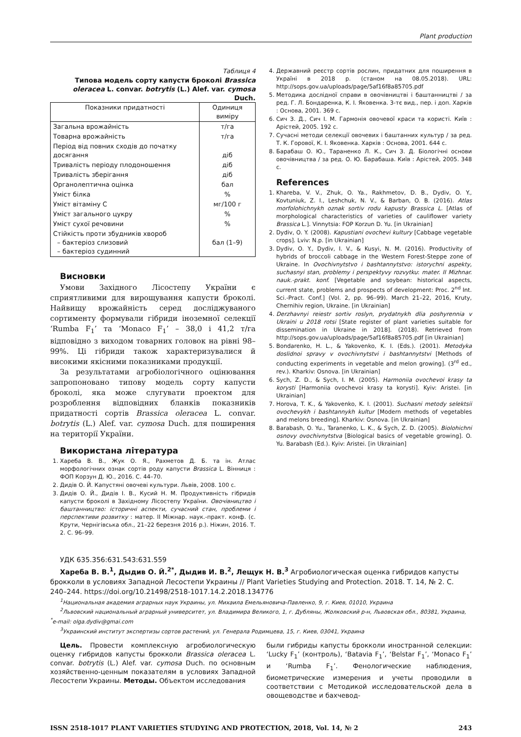Plant production
Таблиця 4
Типова модель сорту капусти броколі Brassica oleracea L. convar. botrytis (L.) Alef. var. cymosa Duch.
| Показники придатності | Одиниця виміру |
| --- | --- |
| Загальна врожайність | т/га |
| Товарна врожайність | т/га |
| Період від повних сходів до початку досягання | діб |
| Тривалість періоду плодоношення | діб |
| Тривалість зберігання | діб |
| Органолептична оцінка | бал |
| Уміст білка | % |
| Уміст вітаміну С | мг/100 г |
| Уміст загального цукру | % |
| Уміст сухої речовини | % |
| Стійкість проти збудників хвороб – бактеріоз слизовий – бактеріоз судинний | бал (1–9) |
Висновки
Умови Західного Лісостепу України є сприятливими для вирощування капусти броколі. Найвищу врожайність серед досліджуваного сортименту формували гібриди іноземної селекції ‘Rumba F<sub>1</sub>’ та ‘Monaco F<sub>1</sub>’ – 38,0 і 41,2 т/га відповідно з виходом товарних головок на рівні 98–99%. Ці гібриди також характеризувалися й високими якісними показниками продукції.
За результатами агробіологічного оцінювання запропоновано типову модель сорту капусти броколі, яка може слугувати проектом для розроблення відповідних бланків показників придатності сортів Brassica oleracea L. convar. botrytis (L.) Alef. var. cymosa Duch. для поширення на території України.
Використана література
1. Хареба В. В., Жук О. Я., Рахметов Д. Б. та ін. Атлас морфологічних ознак сортів роду капусти Brassica L. Вінниця : ФОП Корзун Д. Ю., 2016. С. 44–70.
2. Дидів О. Й. Капустяні овочеві культури. Львів, 2008. 100 с.
3. Дидів О. Й., Дидів І. В., Кусий Н. М. Продуктивність гібридів капусти броколі в Західному Лісостепу України. Овочівництво і баштанництво: історичні аспекти, сучасний стан, проблеми і перспективи розвитку : матер. ІІ Міжнар. наук.-практ. конф. (с. Крути, Чернігівська обл., 21–22 березня 2016 р.). Ніжин, 2016. Т. 2. С. 96–99.
4. Державний реєстр сортів рослин, придатних для поширення в Україні в 2018 р. (станом на 08.05.2018). URL: http://sops.gov.ua/uploads/page/5af16f8a85705.pdf
5. Методика дослідної справи в овочівництві і баштанництві / за ред. Г. Л. Бондаренка, К. І. Яковенка. 3-тє вид., пер. і доп. Харків : Основа, 2001. 369 с.
6. Сич З. Д., Сич І. М. Гармонія овочевої краси та користі. Київ : Арістей, 2005. 192 с.
7. Сучасні методи селекції овочевих і баштанних культур / за ред. Т. К. Горової, К. І. Яковенка. Харків : Основа, 2001. 644 с.
8. Барабаш О. Ю., Тараненко Л. К., Сич З. Д. Біологічні основи овочівництва / за ред. О. Ю. Барабаша. Київ : Арістей, 2005. 348 с.
References
1. Khareba, V. V., Zhuk, O. Ya., Rakhmetov, D. B., Dydiv, O. Y., Kovtuniuk, Z. I., Leshchuk, N. V., & Barban, O. B. (2016). Atlas morfolohichnykh oznak sortiv rodu kapusty Brassica L. [Atlas of morphological characteristics of varieties of cauliflower variety Brassica L.]. Vinnytsia: FOP Korzun D. Yu. [in Ukrainian]
2. Dydiv, O. Y. (2008). Kapustiani ovochevi kultury [Cabbage vegetable crops]. Lviv: N.p. [in Ukrainian]
3. Dydiv, O. Y., Dydiv, I. V., & Kusyi, N. M. (2016). Productivity of hybrids of broccoli cabbage in the Western Forest-Steppe zone of Ukraine. In Ovochivnytstvo i bashtannytstvo: istorychni aspekty, suchasnyi stan, problemy i perspektyvy rozvytku: mater. II Mizhnar. nauk.-prakt. konf. [Vegetable and soybean: historical aspects, current state, problems and prospects of development: Proc. 2<sup>nd</sup> Int. Sci.-Pract. Conf.] (Vol. 2, pp. 96–99). March 21–22, 2016, Kruty, Chernihiv region, Ukraine. [in Ukrainian]
4. Derzhavnyi reiestr sortiv roslyn, prydatnykh dlia poshyrennia v Ukraini u 2018 rotsi [State register of plant varieties suitable for dissemination in Ukraine in 2018]. (2018). Retrieved from http://sops.gov.ua/uploads/page/5af16f8a85705.pdf [in Ukrainian]
5. Bondarenko, H. L., & Yakovenko, K. I. (Eds.). (2001). Metodyka doslidnoi spravy v ovochivnytstvi i bashtannytstvi [Methods of conducting experiments in vegetable and melon growing]. (3<sup>rd</sup> ed., rev.). Kharkiv: Osnova. [in Ukrainian]
6. Sych, Z. D., & Sych, I. M. (2005). Harmoniia ovochevoi krasy ta korysti [Harmoniia ovochevoi krasy ta korysti]. Kyiv: Aristei. [in Ukrainian]
7. Horova, T. K., & Yakovenko, K. I. (2001). Suchasni metody selektsii ovochevykh i bashtannykh kultur [Modern methods of vegetables and melons breeding]. Kharkiv: Osnova. [in Ukrainian]
8. Barabash, O. Yu., Taranenko, L. K., & Sych, Z. D. (2005). Biolohichni osnovy ovochivnytstva [Biological basics of vegetable growing]. O. Yu. Barabash (Ed.). Kyiv: Aristei. [in Ukrainian]
УДК 635.356:631.543:631.559
Хареба В. В.<sup>1</sup>, Дыдив О. Й.<sup>2*</sup>, Дыдив И. В.<sup>2</sup>, Лещук Н. В.<sup>3</sup> Агробиологическая оценка гибридов капусты брокколи в условиях Западной Лесостепи Украины // Plant Varieties Studying and Protection. 2018. Т. 14, № 2. С. 240–244. https://doi.org/10.21498/2518-1017.14.2.2018.134776
<sup>1</sup> Национальная академия аграрных наук Украины, ул. Михаила Емельяновича-Павленко, 9, г. Киев, 01010, Украина
<sup>2</sup> Львовский национальный аграрный университет, ул. Владимира Великого, 1, г. Дубляны, Жолковский р-н, Львовская обл., 80381, Украина, <sup>*</sup>e-mail: olga.dydiv@gmai.com
<sup>3</sup> Украинский институт экспертизы сортов растений, ул. Генерала Родимцева, 15, г. Киев, 03041, Украина
Цель. Провести комплексную агробиологическую оценку гибридов капусты брокколи Brassica oleracea L. convar. botrytis (L.) Alef. var. cymosa Duch. по основным хозяйственно-ценным показателям в условиях Западной Лесостепи Украины. Методы. Объектом исследования
были гибриды капусты брокколи иностранной селекции: ‘Lucky F<sub>1</sub>’ (контроль), ‘Batavia F<sub>1</sub>’, ‘Belstar F<sub>1</sub>’, ‘Monaco F<sub>1</sub>’ и ‘Rumba F<sub>1</sub>’. Фенологические наблюдения, биометрические измерения и учеты проводили в соответствии с Методикой исследовательской дела в овощеводстве и бахчевод-
ISSN 2518-1017 PLANT VARIETIES STUDYING AND PROTECTION, 2018, Vol. 14, № 2 243